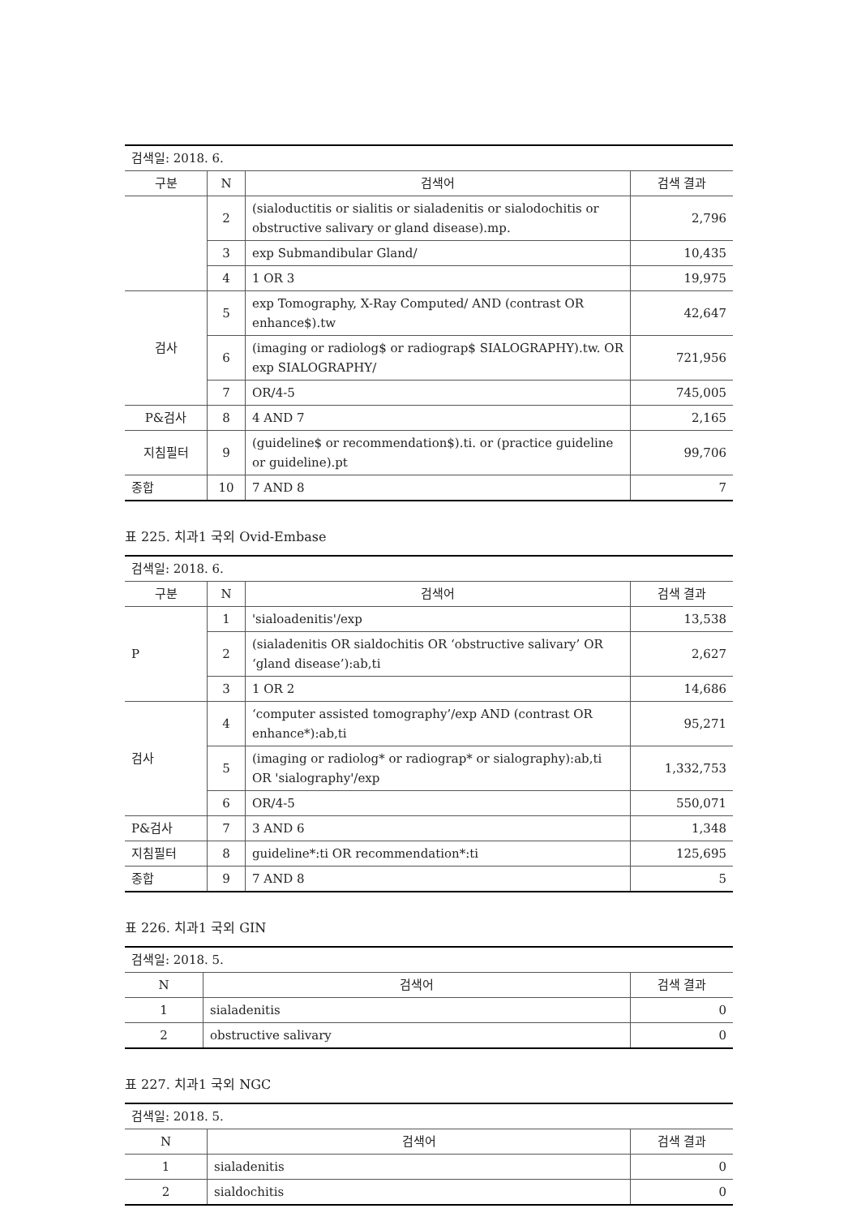| 검색일: 2018. 6. | | | |
| 구분 | N | 검색어 | 검색 결과 |
| | 2 | (sialoductitis or sialitis or sialadenitis or sialodochitis or obstructive salivary or gland disease).mp. | 2,796 |
| | 3 | exp Submandibular Gland/ | 10,435 |
| | 4 | 1 OR 3 | 19,975 |
| 검사 | 5 | exp Tomography, X-Ray Computed/ AND (contrast OR enhance$).tw | 42,647 |
| | 6 | (imaging or radiolog$ or radiograp$ SIALOGRAPHY).tw. OR exp SIALOGRAPHY/ | 721,956 |
| | 7 | OR/4-5 | 745,005 |
| P&검사 | 8 | 4 AND 7 | 2,165 |
| 지침필터 | 9 | (guideline$ or recommendation$).ti. or (practice guideline or guideline).pt | 99,706 |
| 종합 | 10 | 7 AND 8 | 7 |
표 225. 치과1 국외 Ovid-Embase
| 검색일: 2018. 6. | | | |
| 구분 | N | 검색어 | 검색 결과 |
| P | 1 | 'sialoadenitis'/exp | 13,538 |
| | 2 | (sialadenitis OR sialdochitis OR ‘obstructive salivary’ OR ‘gland disease’):ab,ti | 2,627 |
| | 3 | 1 OR 2 | 14,686 |
| 검사 | 4 | ‘computer assisted tomography’/exp AND (contrast OR enhance*):ab,ti | 95,271 |
| | 5 | (imaging or radiolog* or radiograp* or sialography):ab,ti OR 'sialography'/exp | 1,332,753 |
| | 6 | OR/4-5 | 550,071 |
| P&검사 | 7 | 3 AND 6 | 1,348 |
| 지침필터 | 8 | guideline*:ti OR recommendation*:ti | 125,695 |
| 종합 | 9 | 7 AND 8 | 5 |
표 226. 치과1 국외 GIN
| 검색일: 2018. 5. | | |
| N | 검색어 | 검색 결과 |
| 1 | sialadenitis | 0 |
| 2 | obstructive salivary | 0 |
표 227. 치과1 국외 NGC
| 검색일: 2018. 5. | | |
| N | 검색어 | 검색 결과 |
| 1 | sialadenitis | 0 |
| 2 | sialdochitis | 0 |